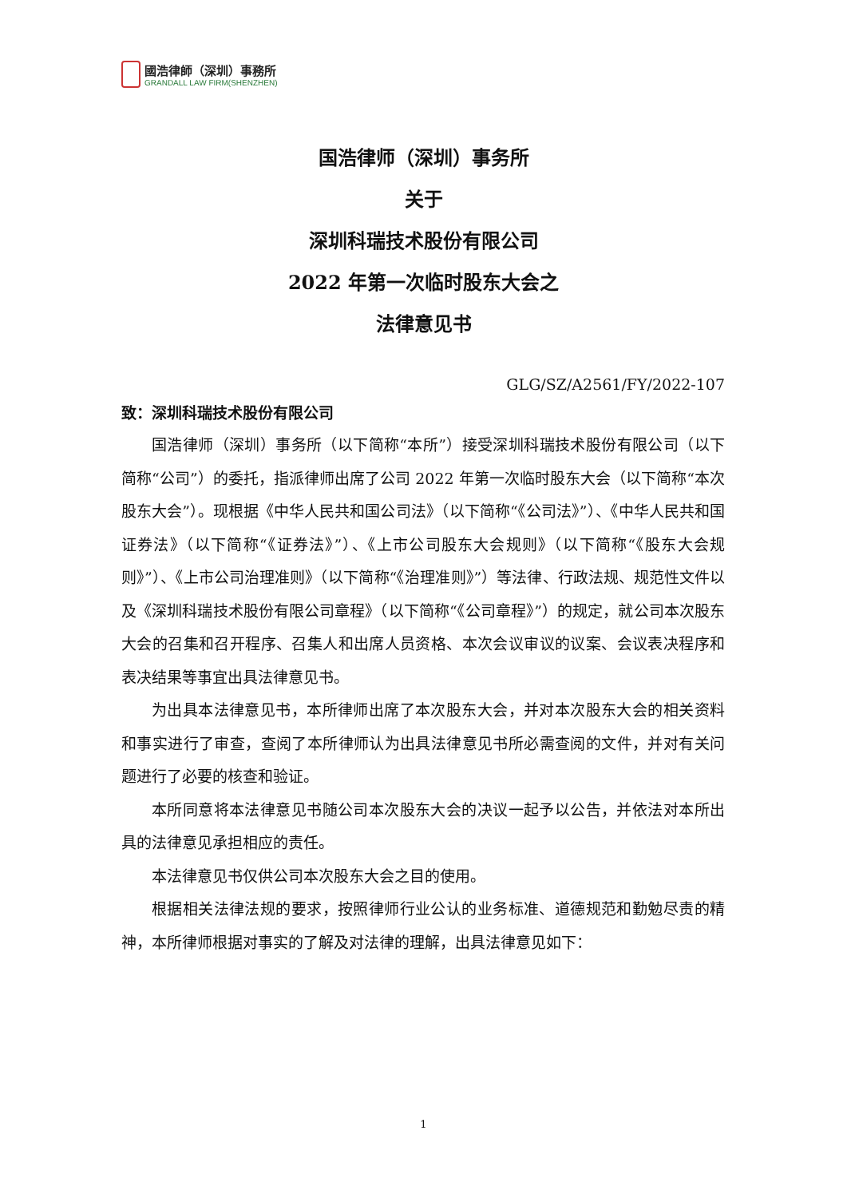國浩律師（深圳）事務所
GRANDALL LAW FIRM(SHENZHEN)
国浩律师（深圳）事务所
关于
深圳科瑞技术股份有限公司
2022 年第一次临时股东大会之
法律意见书
GLG/SZ/A2561/FY/2022-107
致：深圳科瑞技术股份有限公司
国浩律师（深圳）事务所（以下简称“本所”）接受深圳科瑞技术股份有限公司（以下简称“公司”）的委托，指派律师出席了公司 2022 年第一次临时股东大会（以下简称“本次股东大会”）。现根据《中华人民共和国公司法》（以下简称“《公司法》”）、《中华人民共和国证券法》（以下简称“《证券法》”）、《上市公司股东大会规则》（以下简称“《股东大会规则》”）、《上市公司治理准则》（以下简称“《治理准则》”）等法律、行政法规、规范性文件以及《深圳科瑞技术股份有限公司章程》（以下简称“《公司章程》”）的规定，就公司本次股东大会的召集和召开程序、召集人和出席人员资格、本次会议审议的议案、会议表决程序和表决结果等事宜出具法律意见书。
为出具本法律意见书，本所律师出席了本次股东大会，并对本次股东大会的相关资料和事实进行了审查，查阅了本所律师认为出具法律意见书所必需查阅的文件，并对有关问题进行了必要的核查和验证。
本所同意将本法律意见书随公司本次股东大会的决议一起予以公告，并依法对本所出具的法律意见承担相应的责任。
本法律意见书仅供公司本次股东大会之目的使用。
根据相关法律法规的要求，按照律师行业公认的业务标准、道德规范和勤勉尽责的精神，本所律师根据对事实的了解及对法律的理解，出具法律意见如下：
1